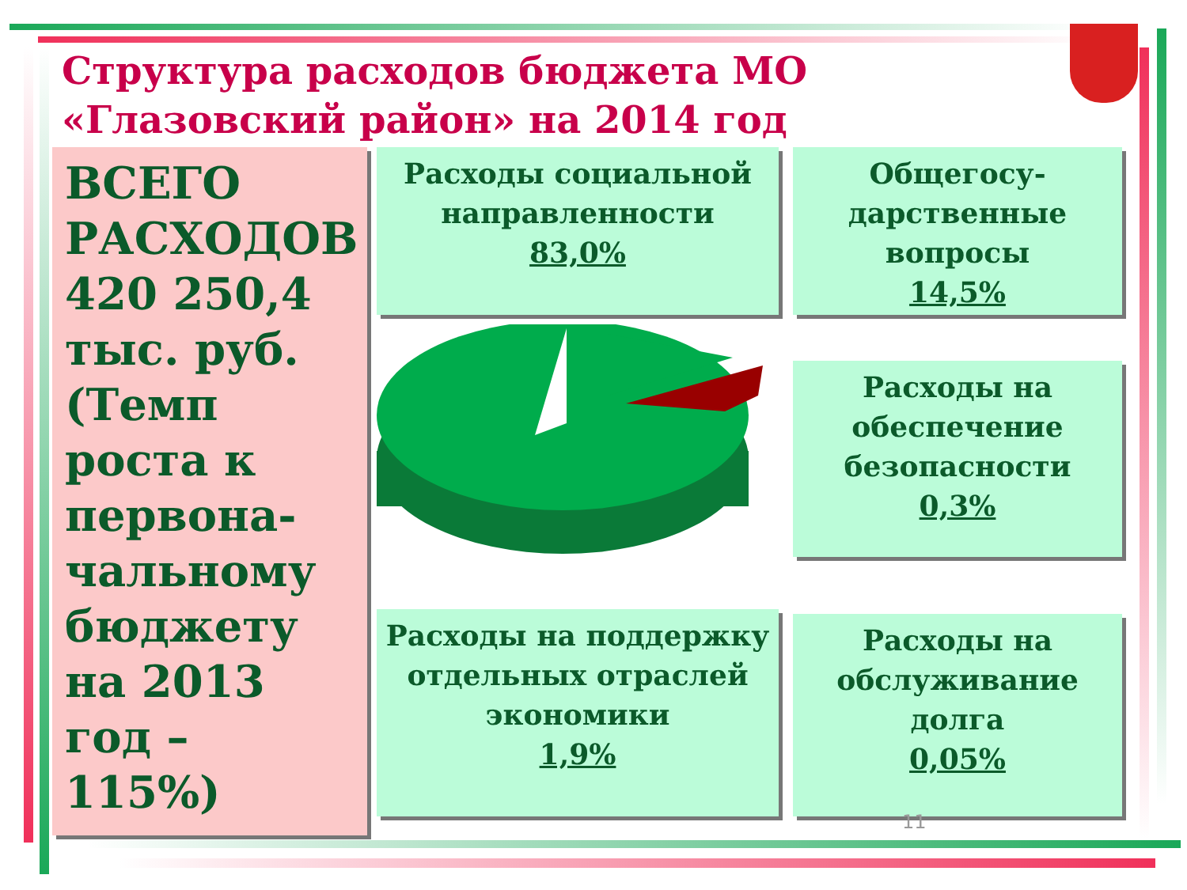Структура расходов бюджета МО «Глазовский район» на 2014 год
ВСЕГО РАСХОДОВ 420 250,4 тыс. руб. (Темп роста к первона-чальному бюджету на 2013 год – 115%)
Расходы социальной направленности
83,0%
Общегосу-дарственные вопросы
14,5%
Расходы на обеспечение безопасности
0,3%
Расходы на поддержку отдельных отраслей экономики
1,9%
Расходы на обслуживание долга
0,05%
11